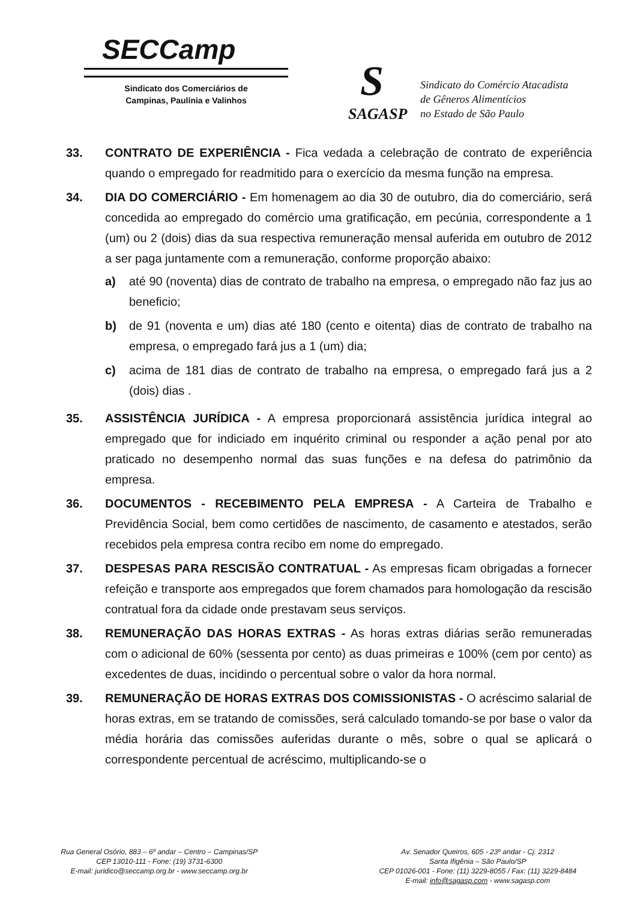SECCamp
Sindicato dos Comerciários de
Campinas, Paulínia e Valinhos
S
SAGASP
Sindicato do Comércio Atacadista
de Gêneros Alimentícios
no Estado de São Paulo
33. CONTRATO DE EXPERIÊNCIA - Fica vedada a celebração de contrato de experiência quando o empregado for readmitido para o exercício da mesma função na empresa.
34. DIA DO COMERCIÁRIO - Em homenagem ao dia 30 de outubro, dia do comerciário, será concedida ao empregado do comércio uma gratificação, em pecúnia, correspondente a 1 (um) ou 2 (dois) dias da sua respectiva remuneração mensal auferida em outubro de 2012 a ser paga juntamente com a remuneração, conforme proporção abaixo:
a) até 90 (noventa) dias de contrato de trabalho na empresa, o empregado não faz jus ao beneficio;
b) de 91 (noventa e um) dias até 180 (cento e oitenta) dias de contrato de trabalho na empresa, o empregado fará jus a 1 (um) dia;
c) acima de 181 dias de contrato de trabalho na empresa, o empregado fará jus a 2 (dois) dias .
35. ASSISTÊNCIA JURÍDICA - A empresa proporcionará assistência jurídica integral ao empregado que for indiciado em inquérito criminal ou responder a ação penal por ato praticado no desempenho normal das suas funções e na defesa do patrimônio da empresa.
36. DOCUMENTOS - RECEBIMENTO PELA EMPRESA - A Carteira de Trabalho e Previdência Social, bem como certidões de nascimento, de casamento e atestados, serão recebidos pela empresa contra recibo em nome do empregado.
37. DESPESAS PARA RESCISÃO CONTRATUAL - As empresas ficam obrigadas a fornecer refeição e transporte aos empregados que forem chamados para homologação da rescisão contratual fora da cidade onde prestavam seus serviços.
38. REMUNERAÇÃO DAS HORAS EXTRAS - As horas extras diárias serão remuneradas com o adicional de 60% (sessenta por cento) as duas primeiras e 100% (cem por cento) as excedentes de duas, incidindo o percentual sobre o valor da hora normal.
39. REMUNERAÇÃO DE HORAS EXTRAS DOS COMISSIONISTAS - O acréscimo salarial de horas extras, em se tratando de comissões, será calculado tomando-se por base o valor da média horária das comissões auferidas durante o mês, sobre o qual se aplicará o correspondente percentual de acréscimo, multiplicando-se o
Rua General Osório, 883 – 6º andar – Centro – Campinas/SP
CEP 13010-111 - Fone: (19) 3731-6300
E-mail: juridico@seccamp.org.br - www.seccamp.org.br
Av. Senador Queiros, 605 - 23º andar - Cj. 2312
Santa Ifigênia – São Paulo/SP
CEP 01026-001 - Fone: (11) 3229-8055 / Fax: (11) 3229-8484
E-mail: info@sagasp.com - www.sagasp.com